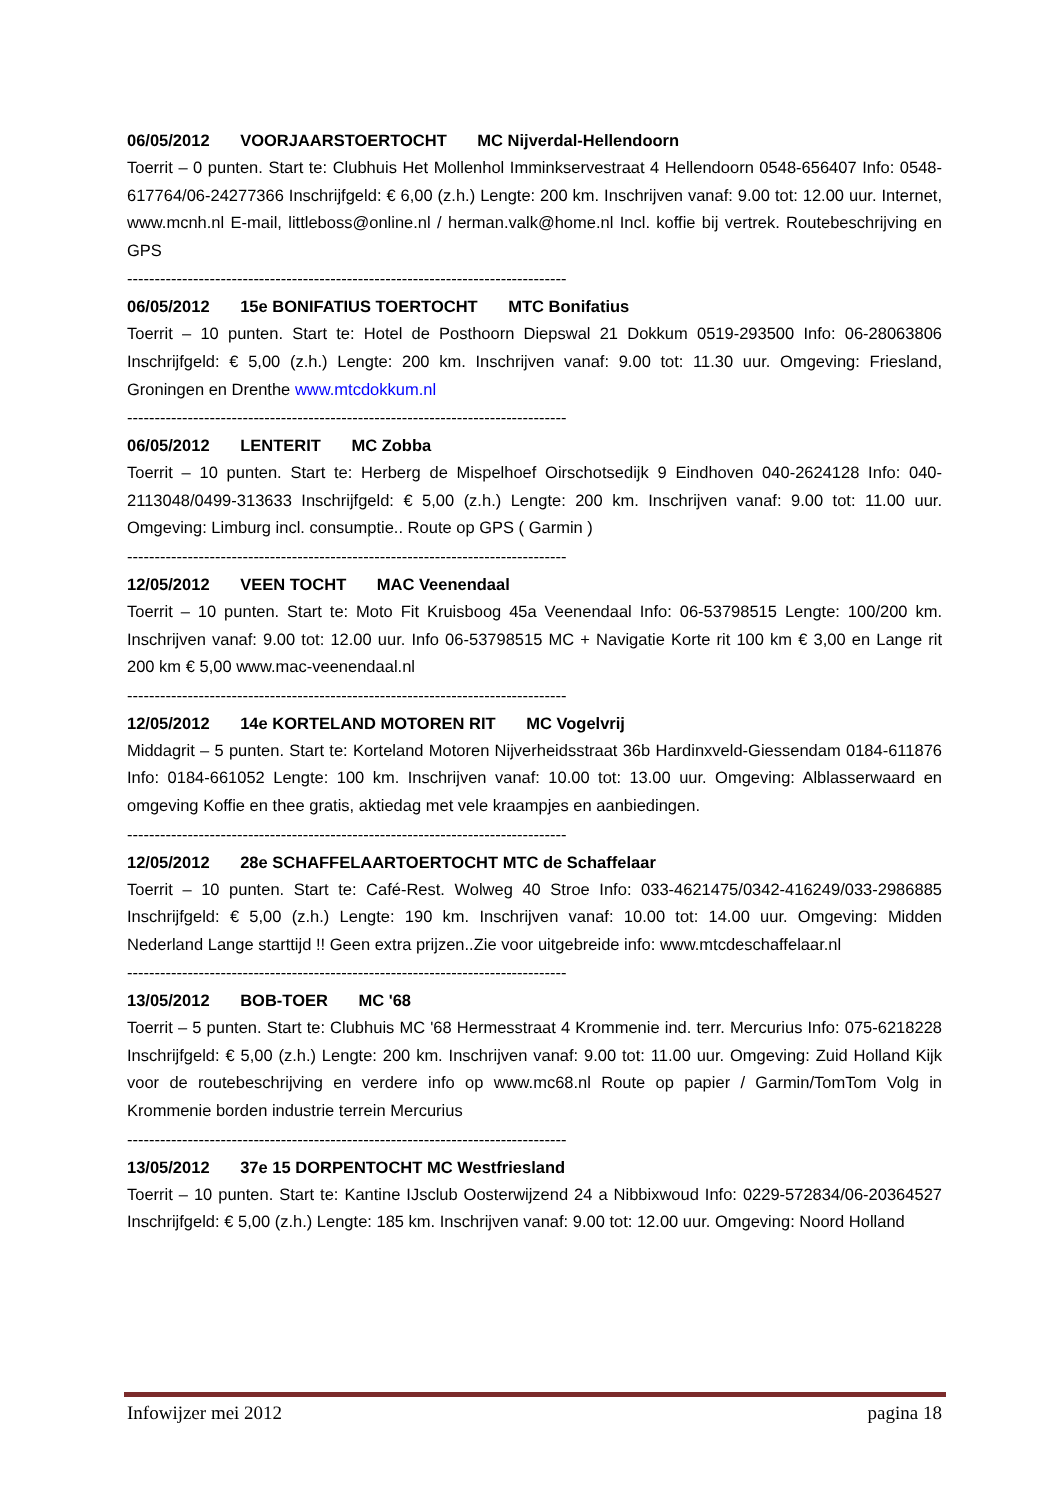06/05/2012 VOORJAARSTOERTOCHT MC Nijverdal-Hellendoorn
Toerrit – 0 punten. Start te: Clubhuis Het Mollenhol Imminkservestraat 4 Hellendoorn 0548-656407 Info: 0548-617764/06-24277366 Inschrijfgeld: € 6,00 (z.h.) Lengte: 200 km. Inschrijven vanaf: 9.00 tot: 12.00 uur. Internet, www.mcnh.nl E-mail, littleboss@online.nl / herman.valk@home.nl Incl. koffie bij vertrek. Routebeschrijving en GPS
--------------------------------------------------------------------------------
06/05/2012 15e BONIFATIUS TOERTOCHT MTC Bonifatius
Toerrit – 10 punten. Start te: Hotel de Posthoorn Diepswal 21 Dokkum 0519-293500 Info: 06-28063806 Inschrijfgeld: € 5,00 (z.h.) Lengte: 200 km. Inschrijven vanaf: 9.00 tot: 11.30 uur. Omgeving: Friesland, Groningen en Drenthe www.mtcdokkum.nl
--------------------------------------------------------------------------------
06/05/2012 LENTERIT MC Zobba
Toerrit – 10 punten. Start te: Herberg de Mispelhoef Oirschotsedijk 9 Eindhoven 040-2624128 Info: 040-2113048/0499-313633 Inschrijfgeld: € 5,00 (z.h.) Lengte: 200 km. Inschrijven vanaf: 9.00 tot: 11.00 uur. Omgeving: Limburg incl. consumptie.. Route op GPS ( Garmin )
--------------------------------------------------------------------------------
12/05/2012 VEEN TOCHT MAC Veenendaal
Toerrit – 10 punten. Start te: Moto Fit Kruisboog 45a Veenendaal Info: 06-53798515 Lengte: 100/200 km. Inschrijven vanaf: 9.00 tot: 12.00 uur. Info 06-53798515 MC + Navigatie Korte rit 100 km € 3,00 en Lange rit 200 km € 5,00 www.mac-veenendaal.nl
--------------------------------------------------------------------------------
12/05/2012 14e KORTELAND MOTOREN RIT MC Vogelvrij
Middagrit – 5 punten. Start te: Korteland Motoren Nijverheidsstraat 36b Hardinxveld-Giessendam 0184-611876 Info: 0184-661052 Lengte: 100 km. Inschrijven vanaf: 10.00 tot: 13.00 uur. Omgeving: Alblasserwaard en omgeving Koffie en thee gratis, aktiedag met vele kraampjes en aanbiedingen.
--------------------------------------------------------------------------------
12/05/2012 28e SCHAFFELAARTOERTOCHT MTC de Schaffelaar
Toerrit – 10 punten. Start te: Café-Rest. Wolweg 40 Stroe Info: 033-4621475/0342-416249/033-2986885 Inschrijfgeld: € 5,00 (z.h.) Lengte: 190 km. Inschrijven vanaf: 10.00 tot: 14.00 uur. Omgeving: Midden Nederland Lange starttijd !! Geen extra prijzen..Zie voor uitgebreide info: www.mtcdeschaffelaar.nl
--------------------------------------------------------------------------------
13/05/2012 BOB-TOER MC '68
Toerrit – 5 punten. Start te: Clubhuis MC '68 Hermesstraat 4 Krommenie ind. terr. Mercurius Info: 075-6218228 Inschrijfgeld: € 5,00 (z.h.) Lengte: 200 km. Inschrijven vanaf: 9.00 tot: 11.00 uur. Omgeving: Zuid Holland Kijk voor de routebeschrijving en verdere info op www.mc68.nl Route op papier / Garmin/TomTom Volg in Krommenie borden industrie terrein Mercurius
--------------------------------------------------------------------------------
13/05/2012 37e 15 DORPENTOCHT MC Westfriesland
Toerrit – 10 punten. Start te: Kantine IJsclub Oosterwijzend 24 a Nibbixwoud Info: 0229-572834/06-20364527 Inschrijfgeld: € 5,00 (z.h.) Lengte: 185 km. Inschrijven vanaf: 9.00 tot: 12.00 uur. Omgeving: Noord Holland
Infowijzer mei 2012 pagina 18